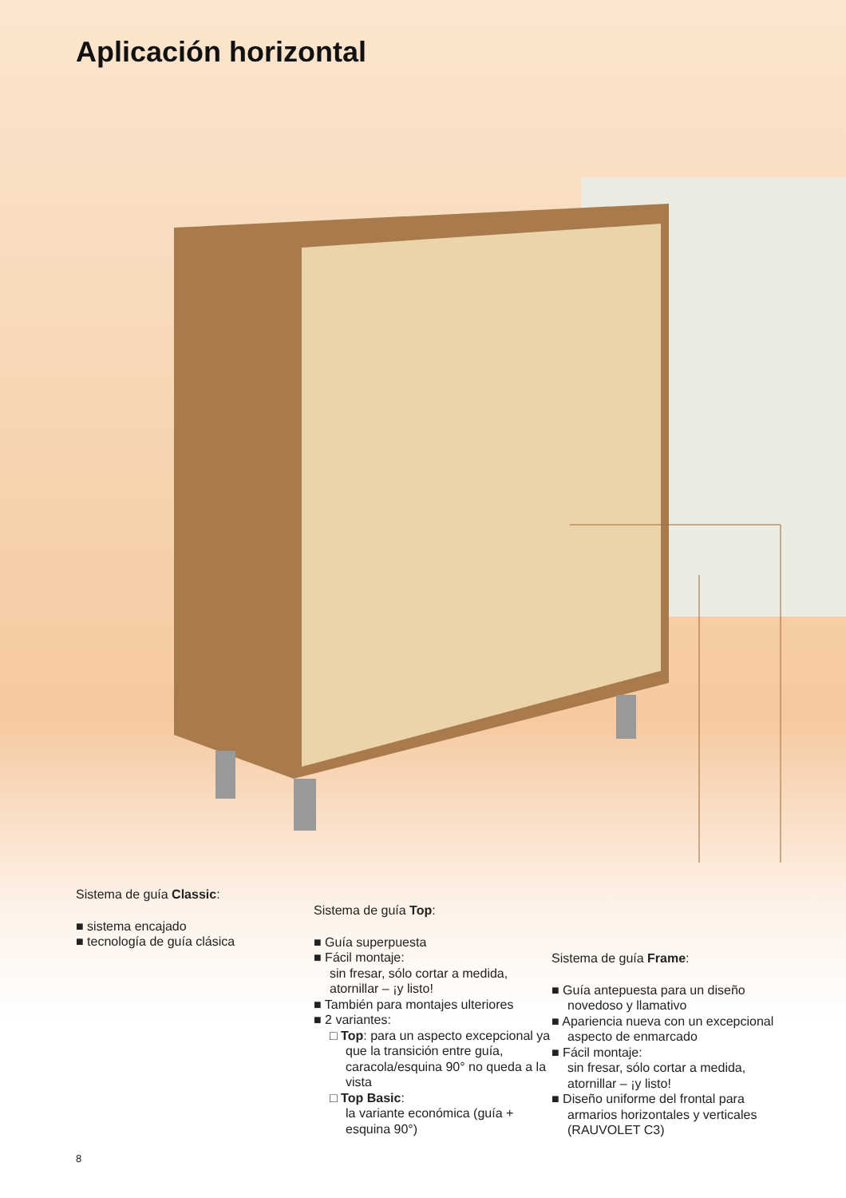Aplicación horizontal
Sistema de guía Classic:
■ sistema encajado
■ tecnología de guía clásica
Sistema de guía Top:
■ Guía superpuesta
■ Fácil montaje:
sin fresar, sólo cortar a medida, atornillar – ¡y listo!
■ También para montajes ulteriores
■ 2 variantes:
□ Top: para un aspecto excepcional ya que la transición entre guía, caracola/esquina 90° no queda a la vista
□ Top Basic:
la variante económica (guía + esquina 90°)
Sistema de guía Frame:
■ Guía antepuesta para un diseño novedoso y llamativo
■ Apariencia nueva con un excepcional aspecto de enmarcado
■ Fácil montaje:
sin fresar, sólo cortar a medida, atornillar – ¡y listo!
■ Diseño uniforme del frontal para armarios horizontales y verticales
(RAUVOLET C3)
8